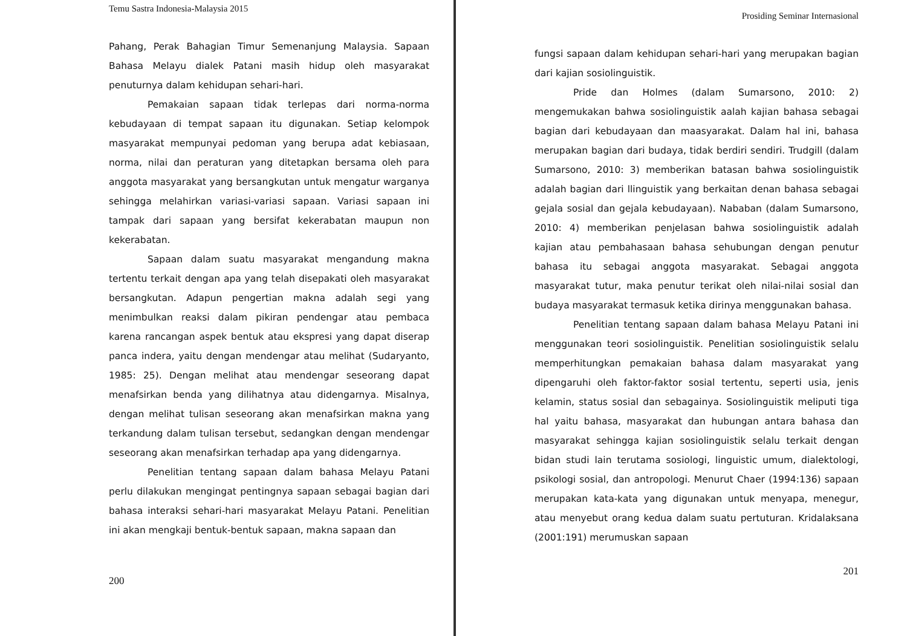Temu Sastra Indonesia-Malaysia 2015
Pahang, Perak Bahagian Timur Semenanjung Malaysia. Sapaan Bahasa Melayu dialek Patani masih hidup oleh masyarakat penuturnya dalam kehidupan sehari-hari.
Pemakaian sapaan tidak terlepas dari norma-norma kebudayaan di tempat sapaan itu digunakan. Setiap kelompok masyarakat mempunyai pedoman yang berupa adat kebiasaan, norma, nilai dan peraturan yang ditetapkan bersama oleh para anggota masyarakat yang bersangkutan untuk mengatur warganya sehingga melahirkan variasi-variasi sapaan. Variasi sapaan ini tampak dari sapaan yang bersifat kekerabatan maupun non kekerabatan.
Sapaan dalam suatu masyarakat mengandung makna tertentu terkait dengan apa yang telah disepakati oleh masyarakat bersangkutan. Adapun pengertian makna adalah segi yang menimbulkan reaksi dalam pikiran pendengar atau pembaca karena rancangan aspek bentuk atau ekspresi yang dapat diserap panca indera, yaitu dengan mendengar atau melihat (Sudaryanto, 1985: 25). Dengan melihat atau mendengar seseorang dapat menafsirkan benda yang dilihatnya atau didengarnya. Misalnya, dengan melihat tulisan seseorang akan menafsirkan makna yang terkandung dalam tulisan tersebut, sedangkan dengan mendengar seseorang akan menafsirkan terhadap apa yang didengarnya.
Penelitian tentang sapaan dalam bahasa Melayu Patani perlu dilakukan mengingat pentingnya sapaan sebagai bagian dari bahasa interaksi sehari-hari masyarakat Melayu Patani. Penelitian ini akan mengkaji bentuk-bentuk sapaan, makna sapaan dan
200
Prosiding Seminar Internasional
fungsi sapaan dalam kehidupan sehari-hari yang merupakan bagian dari kajian sosiolinguistik.
Pride dan Holmes (dalam Sumarsono, 2010: 2) mengemukakan bahwa sosiolinguistik aalah kajian bahasa sebagai bagian dari kebudayaan dan maasyarakat. Dalam hal ini, bahasa merupakan bagian dari budaya, tidak berdiri sendiri. Trudgill (dalam Sumarsono, 2010: 3) memberikan batasan bahwa sosiolinguistik adalah bagian dari llinguistik yang berkaitan denan bahasa sebagai gejala sosial dan gejala kebudayaan). Nababan (dalam Sumarsono, 2010: 4) memberikan penjelasan bahwa sosiolinguistik adalah kajian atau pembahasaan bahasa sehubungan dengan penutur bahasa itu sebagai anggota masyarakat. Sebagai anggota masyarakat tutur, maka penutur terikat oleh nilai-nilai sosial dan budaya masyarakat termasuk ketika dirinya menggunakan bahasa.
Penelitian tentang sapaan dalam bahasa Melayu Patani ini menggunakan teori sosiolinguistik. Penelitian sosiolinguistik selalu memperhitungkan pemakaian bahasa dalam masyarakat yang dipengaruhi oleh faktor-faktor sosial tertentu, seperti usia, jenis kelamin, status sosial dan sebagainya. Sosiolinguistik meliputi tiga hal yaitu bahasa, masyarakat dan hubungan antara bahasa dan masyarakat sehingga kajian sosiolinguistik selalu terkait dengan bidan studi lain terutama sosiologi, linguistic umum, dialektologi, psikologi sosial, dan antropologi. Menurut Chaer (1994:136) sapaan merupakan kata-kata yang digunakan untuk menyapa, menegur, atau menyebut orang kedua dalam suatu pertuturan. Kridalaksana (2001:191) merumuskan sapaan
201